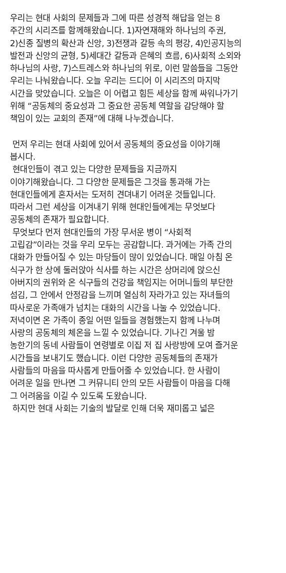우리는 현대 사회의 문제들과 그에 따른 성경적 해답을 얻는 8
주간의 시리즈를 함께해왔습니다. 1)자연재해와 하나님의 주권,
2)신종 질병의 확산과 신앙, 3)전쟁과 갈등 속의 평강, 4)인공지능의
발전과 신앙의 균형, 5)세대간 갈등과 은혜의 흐름, 6)사회적 소외와
하나님의 사랑, 7)스트레스와 하나님의 위로, 이런 말씀들을 그동안
우리는 나눠왔습니다. 오늘 우리는 드디어 이 시리즈의 마지막
시간을 맞았습니다. 오늘은 이 어렵고 힘든 세상을 함께 싸워나가기
위해 “공동체의 중요성과 그 중요한 공동체 역할을 감당해야 할
책임이 있는 교회의 존재”에 대해 나누겠습니다.
먼저 우리는 현대 사회에 있어서 공동체의 중요성을 이야기해
봅시다.
현대인들이 겪고 있는 다양한 문제들을 지금까지
이야기해왔습니다. 그 다양한 문제들은 그것을 통과해 가는
현대인들에게 혼자서는 도저히 견뎌내기 어려운 것들입니다.
따라서 그런 세상을 이겨내기 위해 현대인들에게는 무엇보다
공동체의 존재가 필요합니다.
무엇보다 먼저 현대인들의 가장 무서운 병이 “사회적
고립감”이라는 것을 우리 모두는 공감합니다. 과거에는 가족 간의
대화가 만들어질 수 있는 마당들이 많이 있었습니다. 매일 아침 온
식구가 한 상에 둘러앉아 식사를 하는 시간은 상머리에 앉으신
아버지의 권위와 온 식구들의 건강을 책임지는 어머니들의 부단한
섬김, 그 안에서 안정감을 느끼며 열심히 자라가고 있는 자녀들의
따사로운 가족애가 넘치는 대화의 시간을 나눌 수 있었습니다.
저녁이면 온 가족이 종일 어떤 일들을 경험했는지 함께 나누며
사랑의 공동체의 체온을 느낄 수 있었습니다. 기나긴 겨울 밤
농한기의 동네 사람들이 연령별로 이집 저 집 사랑방에 모여 즐거운
시간들을 보내기도 했습니다. 이런 다양한 공동체들의 존재가
사람들의 마음을 따사롭게 만들어줄 수 있었습니다. 한 사람이
어려운 일을 만나면 그 커뮤니티 안의 모든 사람들이 마음을 다해
그 어려움을 이길 수 있도록 도왔습니다.
하지만 현대 사회는 기술의 발달로 인해 더욱 재미롭고 넓은